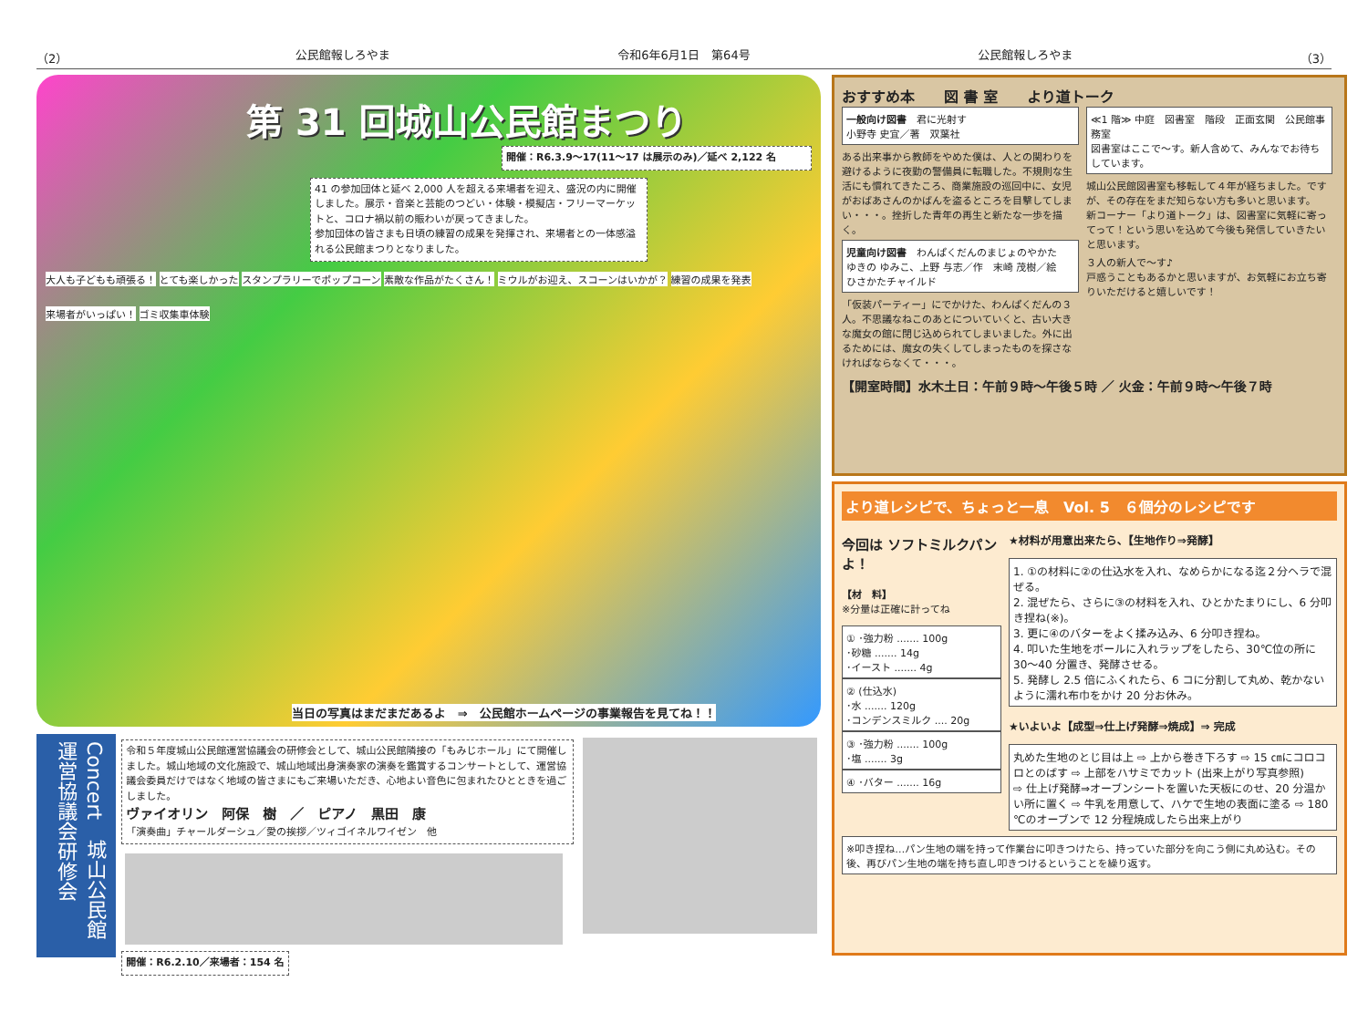（2） 公民館報しろやま 令和6年6月1日　第64号 公民館報しろやま （3）
第 31 回城山公民館まつり
開催：R6.3.9～17(11～17 は展示のみ)／延べ 2,122 名
41 の参加団体と延べ 2,000 人を超える来場者を迎え、盛況の内に開催しました。展示・音楽と芸能のつどい・体験・模擬店・フリーマーケットと、コロナ禍以前の賑わいが戻ってきました。
参加団体の皆さまも日頃の練習の成果を発揮され、来場者との一体感溢れる公民館まつりとなりました。
大人も子どもも頑張る！ とても楽しかった スタンプラリーでポップコーン 素敵な作品がたくさん！ ミウルがお迎え、スコーンはいかが？ 練習の成果を発表 来場者がいっぱい！ ゴミ収集車体験
当日の写真はまだまだあるよ　⇒　公民館ホームページの事業報告を見てね！！
Concert　城山公民館運営協議会研修会
令和５年度城山公民館運営協議会の研修会として、城山公民館隣接の「もみじホール」にて開催しました。城山地域の文化施設で、城山地域出身演奏家の演奏を鑑賞するコンサートとして、運営協議会委員だけではなく地域の皆さまにもご来場いただき、心地よい音色に包まれたひとときを過ごしました。
ヴァイオリン　阿保　樹　／　ピアノ　黒田　康
「演奏曲」チャールダーシュ／愛の挨拶／ツィゴイネルワイゼン　他
開催：R6.2.10／来場者：154 名
おすすめ本　　図 書 室　　より道トーク
一般向け図書　君に光射す
小野寺 史宜／著　双葉社
ある出来事から教師をやめた僕は、人との関わりを避けるように夜勤の警備員に転職した。不規則な生活にも慣れてきたころ、商業施設の巡回中に、女児がおばあさんのかばんを盗るところを目撃してしまい・・・。挫折した青年の再生と新たな一歩を描く。
児童向け図書　わんぱくだんのまじょのやかた
ゆきの ゆみこ、上野 与志／作　末崎 茂樹／絵　ひさかたチャイルド
「仮装パーティー」にでかけた、わんぱくだんの３人。不思議なねこのあとについていくと、古い大きな魔女の館に閉じ込められてしまいました。外に出るためには、魔女の失くしてしまったものを探さなければならなくて・・・。
≪1 階≫ 中庭　図書室　階段　正面玄関　公民館事務室
図書室はここで～す。新人含めて、みんなでお待ちしています。
城山公民館図書室も移転して４年が経ちました。ですが、その存在をまだ知らない方も多いと思います。
新コーナー「より道トーク」は、図書室に気軽に寄ってって！という思いを込めて今後も発信していきたいと思います。
３人の新人で～す♪
戸惑うこともあるかと思いますが、お気軽にお立ち寄りいただけると嬉しいです！
【開室時間】水木土日：午前９時～午後５時 ／ 火金：午前９時～午後７時
より道レシピで、ちょっと一息　Vol. 5　６個分のレシピです
今回は ソフトミルクパンよ！
【材　料】
※分量は正確に計ってね
① ･強力粉 ....... 100g
･砂糖 ....... 14g
･イースト ....... 4g
② (仕込水)
･水 ....... 120g
･コンデンスミルク .... 20g
③ ･強力粉 ....... 100g
･塩 ....... 3g
④ ･バター ....... 16g
★材料が用意出来たら、【生地作り⇒発酵】
1. ①の材料に②の仕込水を入れ、なめらかになる迄２分ヘラで混ぜる。
2. 混ぜたら、さらに③の材料を入れ、ひとかたまりにし、6 分叩き捏ね(※)。
3. 更に④のバターをよく揉み込み、6 分叩き捏ね。
4. 叩いた生地をボールに入れラップをしたら、30℃位の所に 30～40 分置き、発酵させる。
5. 発酵し 2.5 倍にふくれたら、6 コに分割して丸め、乾かないように濡れ布巾をかけ 20 分お休み。
★いよいよ【成型⇒仕上げ発酵⇒焼成】⇒ 完成
丸めた生地のとじ目は上 ⇨ 上から巻き下ろす ⇨ 15 ㎝にコロコロとのばす ⇨ 上部をハサミでカット (出来上がり写真参照)
⇨ 仕上げ発酵⇒オーブンシートを置いた天板にのせ、20 分温かい所に置く ⇨ 牛乳を用意して、ハケで生地の表面に塗る ⇨ 180 ℃のオーブンで 12 分程焼成したら出来上がり
※叩き捏ね…パン生地の端を持って作業台に叩きつけたら、持っていた部分を向こう側に丸め込む。その後、再びパン生地の端を持ち直し叩きつけるということを繰り返す。